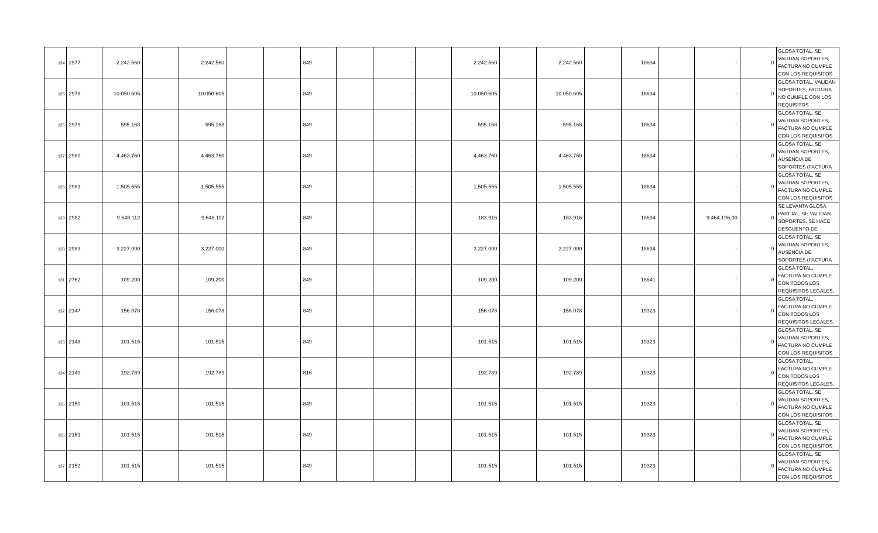| 124 | 2977 | 2.242.560 | | 2.242.560 | | | 849 | | - | | 2.242.560 | | 2.242.560 | | 18634 | | - | 0 | GLOSA TOTAL, SE VALIDAN SOPORTES, FACTURA NO CUMPLE CON LOS REQUISITOS |
| 125 | 2978 | 10.050.605 | | 10.050.605 | | | 849 | | - | | 10.050.605 | | 10.050.605 | | 18634 | | - | 0 | GLOSA TOTAL, VALIDAN SOPORTES, FACTURA NO CUMPLE CON LOS REQUISITOS |
| 126 | 2979 | 595.168 | | 595.168 | | | 849 | | - | | 595.168 | | 595.168 | | 18634 | | - | 0 | GLOSA TOTAL, SE VALIDAN SOPORTES, FACTURA NO CUMPLE CON LOS REQUISITOS |
| 127 | 2980 | 4.463.760 | | 4.463.760 | | | 849 | | - | | 4.463.760 | | 4.463.760 | | 18634 | | - | 0 | GLOSA TOTAL, SE VALIDAN SOPORTES, AUSENCIA DE SOPORTES (FACTURA |
| 128 | 2981 | 1.505.555 | | 1.505.555 | | | 849 | | - | | 1.505.555 | | 1.505.555 | | 18634 | | - | 0 | GLOSA TOTAL, SE VALIDAN SOPORTES, FACTURA NO CUMPLE CON LOS REQUISITOS |
| 129 | 2982 | 9.648.112 | | 9.648.112 | | | 849 | | - | | 183.916 | | 183.916 | | 18634 | | 9.464.196,00 | 0 | SE LEVANTA GLOSA PARCIAL, SE VALIDAN SOPORTES, SE HACE DESCUENTO DE |
| 130 | 2983 | 3.227.000 | | 3.227.000 | | | 849 | | - | | 3.227.000 | | 3.227.000 | | 18634 | | - | 0 | GLOSA TOTAL, SE VALIDAN SOPORTES, AUSENCIA DE SOPORTES (FACTURA |
| 131 | 2762 | 109.200 | | 109.200 | | | 849 | | - | | 109.200 | | 109.200 | | 18641 | | - | 0 | GLOSA TOTAL, FACTURA NO CUMPLE CON TODOS LOS REQUISITOS LEGALES, |
| 132 | 2147 | 156.078 | | 156.078 | | | 849 | | - | | 156.078 | | 156.078 | | 19323 | | - | 0 | GLOSA TOTAL, FACTURA NO CUMPLE CON TODOS LOS REQUISITOS LEGALES, |
| 133 | 2148 | 101.515 | | 101.515 | | | 849 | | - | | 101.515 | | 101.515 | | 19323 | | - | 0 | GLOSA TOTAL, SE VALIDAN SOPORTES, FACTURA NO CUMPLE CON LOS REQUISITOS |
| 134 | 2149 | 192.789 | | 192.789 | | | 816 | | - | | 192.789 | | 192.789 | | 19323 | | - | 0 | GLOSA TOTAL, FACTURA NO CUMPLE CON TODOS LOS REQUISITOS LEGALES, |
| 135 | 2150 | 101.515 | | 101.515 | | | 849 | | - | | 101.515 | | 101.515 | | 19323 | | - | 0 | GLOSA TOTAL, SE VALIDAN SOPORTES, FACTURA NO CUMPLE CON LOS REQUISITOS |
| 136 | 2151 | 101.515 | | 101.515 | | | 849 | | - | | 101.515 | | 101.515 | | 19323 | | - | 0 | GLOSA TOTAL, SE VALIDAN SOPORTES, FACTURA NO CUMPLE CON LOS REQUISITOS |
| 137 | 2152 | 101.515 | | 101.515 | | | 849 | | - | | 101.515 | | 101.515 | | 19323 | | - | 0 | GLOSA TOTAL, SE VALIDAN SOPORTES, FACTURA NO CUMPLE CON LOS REQUISITOS |